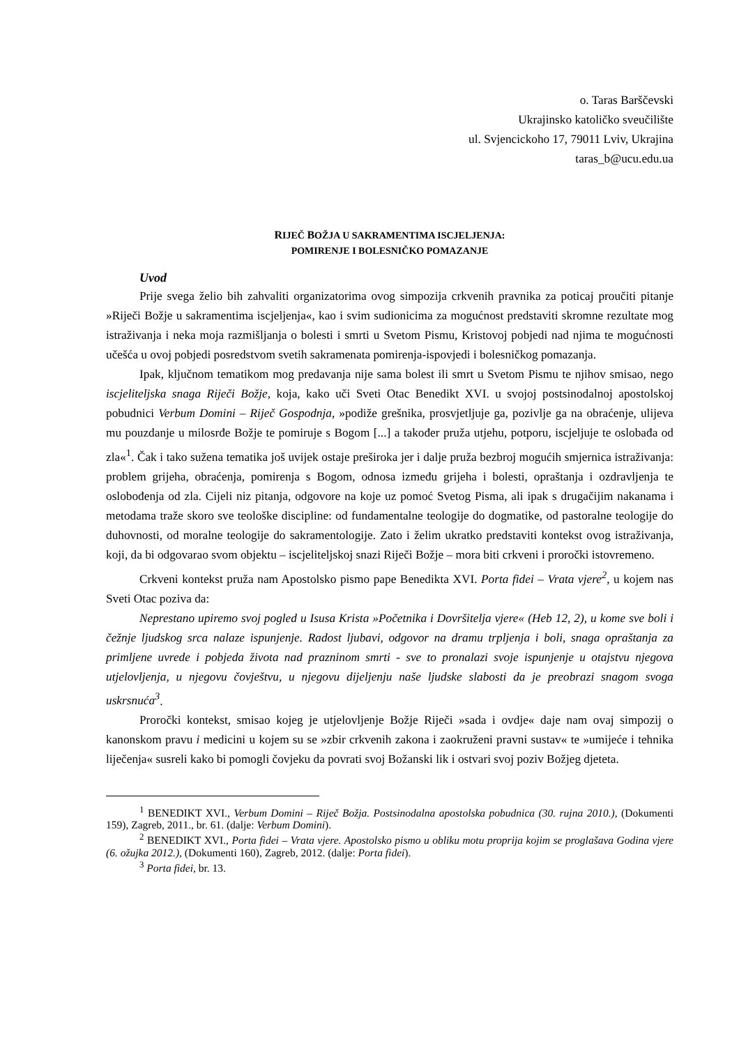o. Taras Barščevski
Ukrajinsko katoličko sveučilište
ul. Svjencickoho 17, 79011 Lviv, Ukrajina
taras_b@ucu.edu.ua
RIJEČ BOŽJA U SAKRAMENTIMA ISCJELJENJA:
POMIRENJE I BOLESNIČKO POMAZANJE
Uvod
Prije svega želio bih zahvaliti organizatorima ovog simpozija crkvenih pravnika za poticaj proučiti pitanje »Riječi Božje u sakramentima iscjeljenja«, kao i svim sudionicima za mogućnost predstaviti skromne rezultate mog istraživanja i neka moja razmišljanja o bolesti i smrti u Svetom Pismu, Kristovoj pobjedi nad njima te mogućnosti učešća u ovoj pobjedi posredstvom svetih sakramenata pomirenja-ispovjedi i bolesničkog pomazanja.
Ipak, ključnom tematikom mog predavanja nije sama bolest ili smrt u Svetom Pismu te njihov smisao, nego iscjeliteljska snaga Riječi Božje, koja, kako uči Sveti Otac Benedikt XVI. u svojoj postsinodalnoj apostolskoj pobudnici Verbum Domini – Riječ Gospodnja, »podiže grešnika, prosvjetljuje ga, pozivlje ga na obraćenje, ulijeva mu pouzdanje u milosrđe Božje te pomiruje s Bogom [...] a također pruža utjehu, potporu, iscjeljuje te oslobađa od zla«<sup>1</sup>. Čak i tako sužena tematika još uvijek ostaje preširoka jer i dalje pruža bezbroj mogućih smjernica istraživanja: problem grijeha, obraćenja, pomirenja s Bogom, odnosa između grijeha i bolesti, opraštanja i ozdravljenja te oslobođenja od zla. Cijeli niz pitanja, odgovore na koje uz pomoć Svetog Pisma, ali ipak s drugačijim nakanama i metodama traže skoro sve teološke discipline: od fundamentalne teologije do dogmatike, od pastoralne teologije do duhovnosti, od moralne teologije do sakramentologije. Zato i želim ukratko predstaviti kontekst ovog istraživanja, koji, da bi odgovarao svom objektu – iscjeliteljskoj snazi Riječi Božje – mora biti crkveni i proročki istovremeno.
Crkveni kontekst pruža nam Apostolsko pismo pape Benedikta XVI. Porta fidei – Vrata vjere<sup>2</sup>, u kojem nas Sveti Otac poziva da:
Neprestano upiremo svoj pogled u Isusa Krista »Početnika i Dovršitelja vjere« (Heb 12, 2), u kome sve boli i čežnje ljudskog srca nalaze ispunjenje. Radost ljubavi, odgovor na dramu trpljenja i boli, snaga opraštanja za primljene uvrede i pobjeda života nad prazninom smrti - sve to pronalazi svoje ispunjenje u otajstvu njegova utjelovljenja, u njegovu čovještvu, u njegovu dijeljenju naše ljudske slabosti da je preobrazi snagom svoga uskrsnuća<sup>3</sup>.
Proročki kontekst, smisao kojeg je utjelovljenje Božje Riječi »sada i ovdje« daje nam ovaj simpozij o kanonskom pravu i medicini u kojem su se »zbir crkvenih zakona i zaokruženi pravni sustav« te »umijeće i tehnika liječenja« susreli kako bi pomogli čovjeku da povrati svoj Božanski lik i ostvari svoj poziv Božjeg djeteta.
<sup>1</sup> BENEDIKT XVI., Verbum Domini – Riječ Božja. Postsinodalna apostolska pobudnica (30. rujna 2010.), (Dokumenti 159), Zagreb, 2011., br. 61. (dalje: Verbum Domini).
<sup>2</sup> BENEDIKT XVI., Porta fidei – Vrata vjere. Apostolsko pismo u obliku motu proprija kojim se proglašava Godina vjere (6. ožujka 2012.), (Dokumenti 160), Zagreb, 2012. (dalje: Porta fidei).
<sup>3</sup> Porta fidei, br. 13.